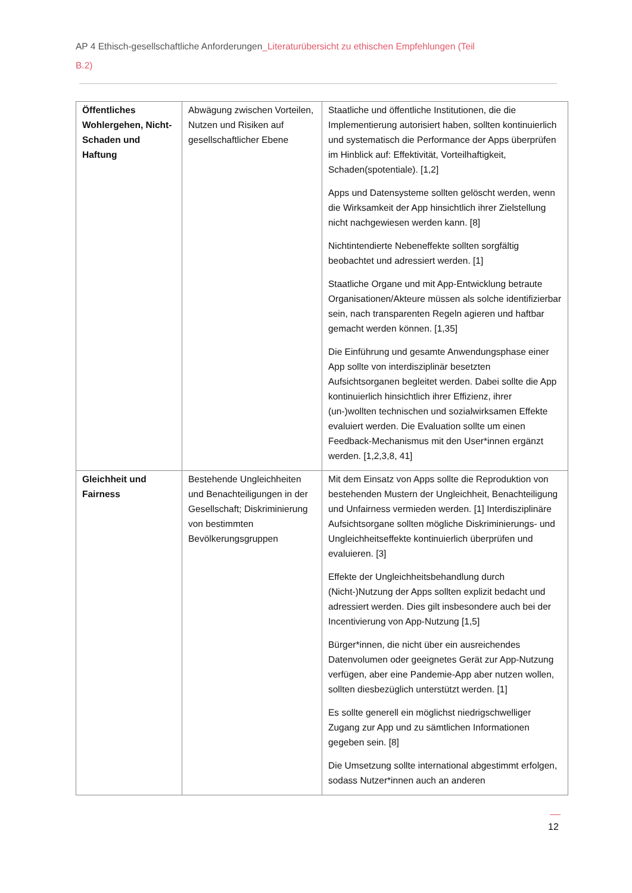AP 4 Ethisch-gesellschaftliche Anforderungen_Literaturübersicht zu ethischen Empfehlungen (Teil B.2)
| Öffentliches Wohlergehen, Nicht-Schaden und Haftung | Abwägung zwischen Vorteilen, Nutzen und Risiken auf gesellschaftlicher Ebene | Staatliche und öffentliche Institutionen, die die Implementierung autorisiert haben, sollten kontinuierlich und systematisch die Performance der Apps überprüfen im Hinblick auf: Effektivität, Vorteilhaftigkeit, Schaden(spotentiale). [1,2] Apps und Datensysteme sollten gelöscht werden, wenn die Wirksamkeit der App hinsichtlich ihrer Zielstellung nicht nachgewiesen werden kann. [8] Nichtintendierte Nebeneffekte sollten sorgfältig beobachtet und adressiert werden. [1] Staatliche Organe und mit App-Entwicklung betraute Organisationen/Akteure müssen als solche identifizierbar sein, nach transparenten Regeln agieren und haftbar gemacht werden können. [1,35] Die Einführung und gesamte Anwendungsphase einer App sollte von interdisziplinär besetzten Aufsichtsorganen begleitet werden. Dabei sollte die App kontinuierlich hinsichtlich ihrer Effizienz, ihrer (un-)wollten technischen und sozialwirksamen Effekte evaluiert werden. Die Evaluation sollte um einen Feedback-Mechanismus mit den User*innen ergänzt werden. [1,2,3,8, 41] |
| Gleichheit und Fairness | Bestehende Ungleichheiten und Benachteiligungen in der Gesellschaft; Diskriminierung von bestimmten Bevölkerungsgruppen | Mit dem Einsatz von Apps sollte die Reproduktion von bestehenden Mustern der Ungleichheit, Benachteiligung und Unfairness vermieden werden. [1] Interdisziplinäre Aufsichtsorgane sollten mögliche Diskriminierungs- und Ungleichheitseffekte kontinuierlich überprüfen und evaluieren. [3] Effekte der Ungleichheitsbehandlung durch (Nicht-)Nutzung der Apps sollten explizit bedacht und adressiert werden. Dies gilt insbesondere auch bei der Incentivierung von App-Nutzung [1,5] Bürger*innen, die nicht über ein ausreichendes Datenvolumen oder geeignetes Gerät zur App-Nutzung verfügen, aber eine Pandemie-App aber nutzen wollen, sollten diesbezüglich unterstützt werden. [1] Es sollte generell ein möglichst niedrigschwelliger Zugang zur App und zu sämtlichen Informationen gegeben sein. [8] Die Umsetzung sollte international abgestimmt erfolgen, sodass Nutzer*innen auch an anderen |
12